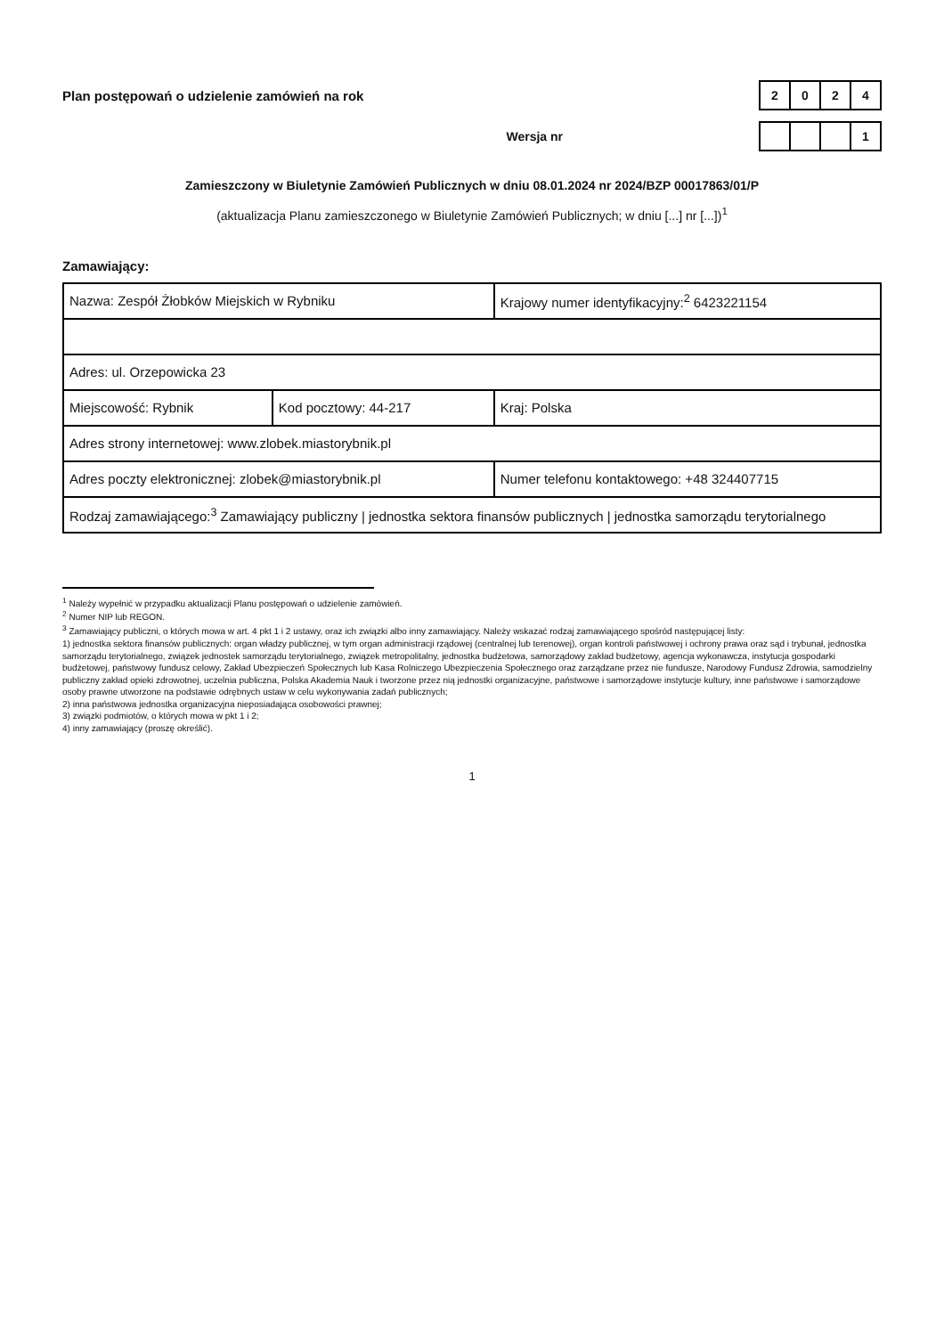Plan postępowań o udzielenie zamówień na rok
| 2 | 0 | 2 | 4 |
Wersja nr
| | | | 1 |
Zamieszczony w Biuletynie Zamówień Publicznych w dniu 08.01.2024 nr 2024/BZP 00017863/01/P
(aktualizacja Planu zamieszczonego w Biuletynie Zamówień Publicznych; w dniu [...] nr [...])<sup>1</sup>
Zamawiający:
| Nazwa: Zespół Żłobków Miejskich w Rybniku | | Krajowy numer identyfikacyjny:<sup>2</sup> 6423221154 |
| Adres: ul. Orzepowicka 23 | | |
| Miejscowość: Rybnik | Kod pocztowy: 44-217 | Kraj: Polska |
| Adres strony internetowej: www.zlobek.miastorybnik.pl | | |
| Adres poczty elektronicznej: zlobek@miastorybnik.pl | | Numer telefonu kontaktowego: +48 324407715 |
| Rodzaj zamawiającego:<sup>3</sup> Zamawiający publiczny / jednostka sektora finansów publicznych / jednostka samorządu terytorialnego | | |
<sup>1</sup> Należy wypełnić w przypadku aktualizacji Planu postępowań o udzielenie zamówień.
<sup>2</sup> Numer NIP lub REGON.
<sup>3</sup> Zamawiający publiczni, o których mowa w art. 4 pkt 1 i 2 ustawy, oraz ich związki albo inny zamawiający. Należy wskazać rodzaj zamawiającego spośród następującej listy:
1) jednostka sektora finansów publicznych: organ władzy publicznej, w tym organ administracji rządowej (centralnej lub terenowej), organ kontroli państwowej i ochrony prawa oraz sąd i trybunał, jednostka samorządu terytorialnego, związek jednostek samorządu terytorialnego, związek metropolitalny, jednostka budżetowa, samorządowy zakład budżetowy, agencja wykonawcza, instytucja gospodarki budżetowej, państwowy fundusz celowy, Zakład Ubezpieczeń Społecznych lub Kasa Rolniczego Ubezpieczenia Społecznego oraz zarządzane przez nie fundusze, Narodowy Fundusz Zdrowia, samodzielny publiczny zakład opieki zdrowotnej, uczelnia publiczna, Polska Akademia Nauk i tworzone przez nią jednostki organizacyjne, państwowe i samorządowe instytucje kultury, inne państwowe i samorządowe osoby prawne utworzone na podstawie odrębnych ustaw w celu wykonywania zadań publicznych;
2) inna państwowa jednostka organizacyjna nieposiadająca osobowości prawnej;
3) związki podmiotów, o których mowa w pkt 1 i 2;
4) inny zamawiający (proszę określić).
1